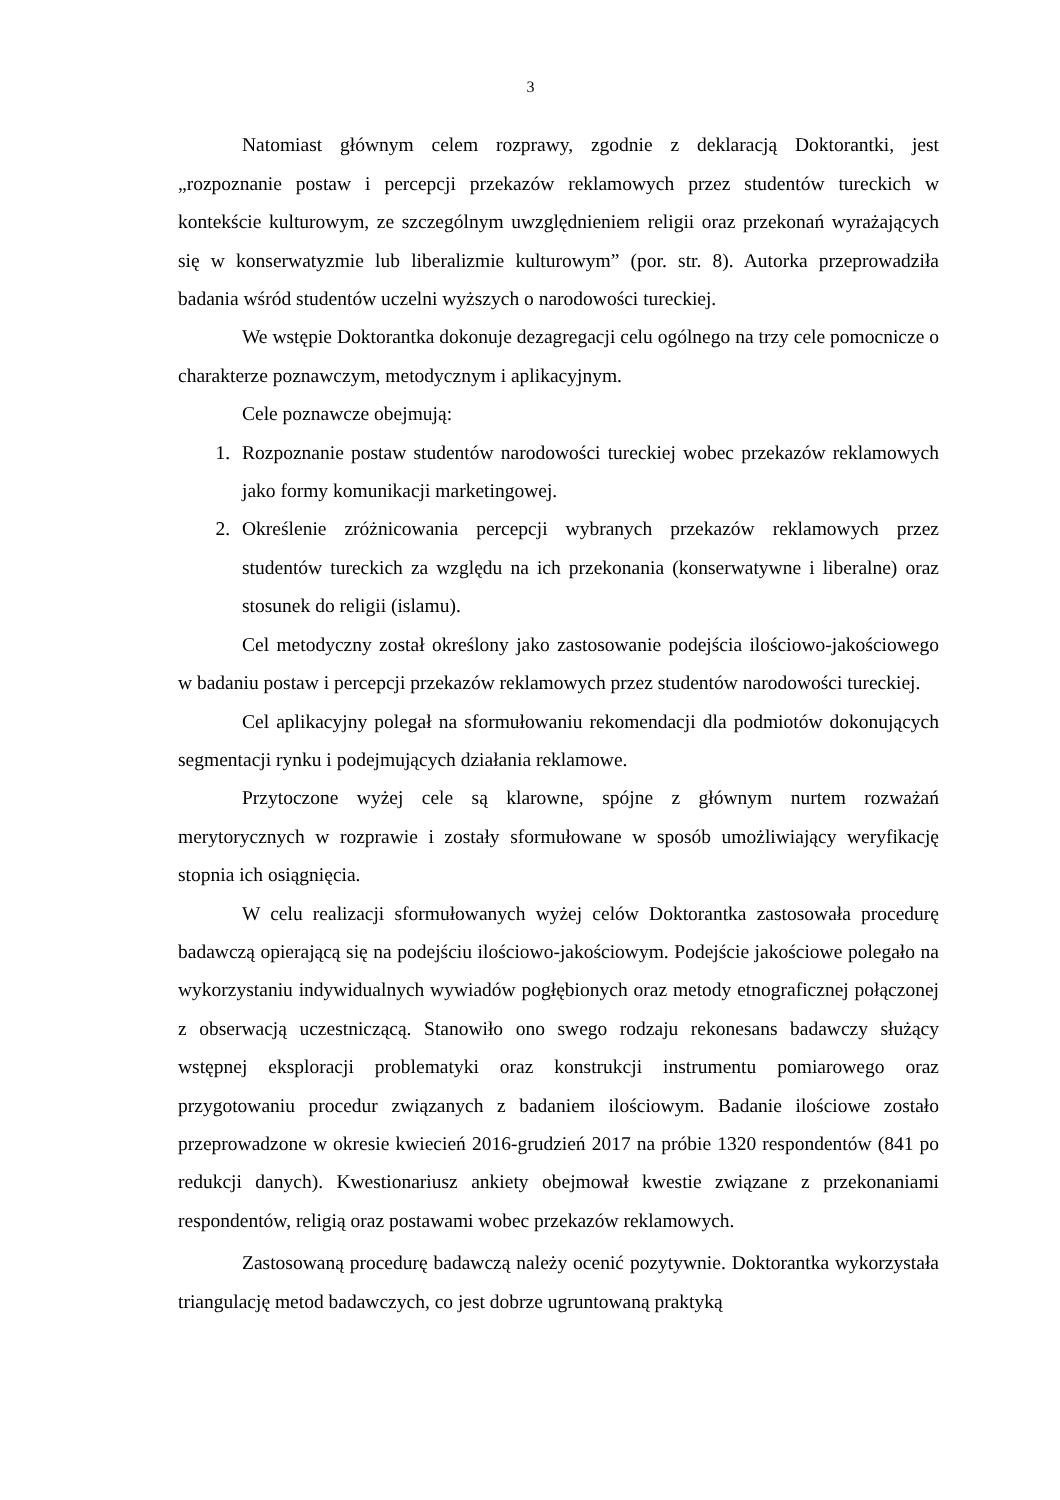3
Natomiast głównym celem rozprawy, zgodnie z deklaracją Doktorantki, jest „rozpoznanie postaw i percepcji przekazów reklamowych przez studentów tureckich w kontekście kulturowym, ze szczególnym uwzględnieniem religii oraz przekonań wyrażających się w konserwatyzmie lub liberalizmie kulturowym” (por. str. 8). Autorka przeprowadziła badania wśród studentów uczelni wyższych o narodowości tureckiej.
We wstępie Doktorantka dokonuje dezagregacji celu ogólnego na trzy cele pomocnicze o charakterze poznawczym, metodycznym i aplikacyjnym.
Cele poznawcze obejmują:
1. Rozpoznanie postaw studentów narodowości tureckiej wobec przekazów reklamowych jako formy komunikacji marketingowej.
2. Określenie zróżnicowania percepcji wybranych przekazów reklamowych przez studentów tureckich za względu na ich przekonania (konserwatywne i liberalne) oraz stosunek do religii (islamu).
Cel metodyczny został określony jako zastosowanie podejścia ilościowo-jakościowego w badaniu postaw i percepcji przekazów reklamowych przez studentów narodowości tureckiej.
Cel aplikacyjny polegał na sformułowaniu rekomendacji dla podmiotów dokonujących segmentacji rynku i podejmujących działania reklamowe.
Przytoczone wyżej cele są klarowne, spójne z głównym nurtem rozważań merytorycznych w rozprawie i zostały sformułowane w sposób umożliwiający weryfikację stopnia ich osiągnięcia.
W celu realizacji sformułowanych wyżej celów Doktorantka zastosowała procedurę badawczą opierającą się na podejściu ilościowo-jakościowym. Podejście jakościowe polegało na wykorzystaniu indywidualnych wywiadów pogłębionych oraz metody etnograficznej połączonej z obserwacją uczestniczącą. Stanowiło ono swego rodzaju rekonesans badawczy służący wstępnej eksploracji problematyki oraz konstrukcji instrumentu pomiarowego oraz przygotowaniu procedur związanych z badaniem ilościowym. Badanie ilościowe zostało przeprowadzone w okresie kwiecień 2016-grudzień 2017 na próbie 1320 respondentów (841 po redukcji danych). Kwestionariusz ankiety obejmował kwestie związane z przekonaniami respondentów, religią oraz postawami wobec przekazów reklamowych.
Zastosowaną procedurę badawczą należy ocenić pozytywnie. Doktorantka wykorzystała triangulację metod badawczych, co jest dobrze ugruntowaną praktyką